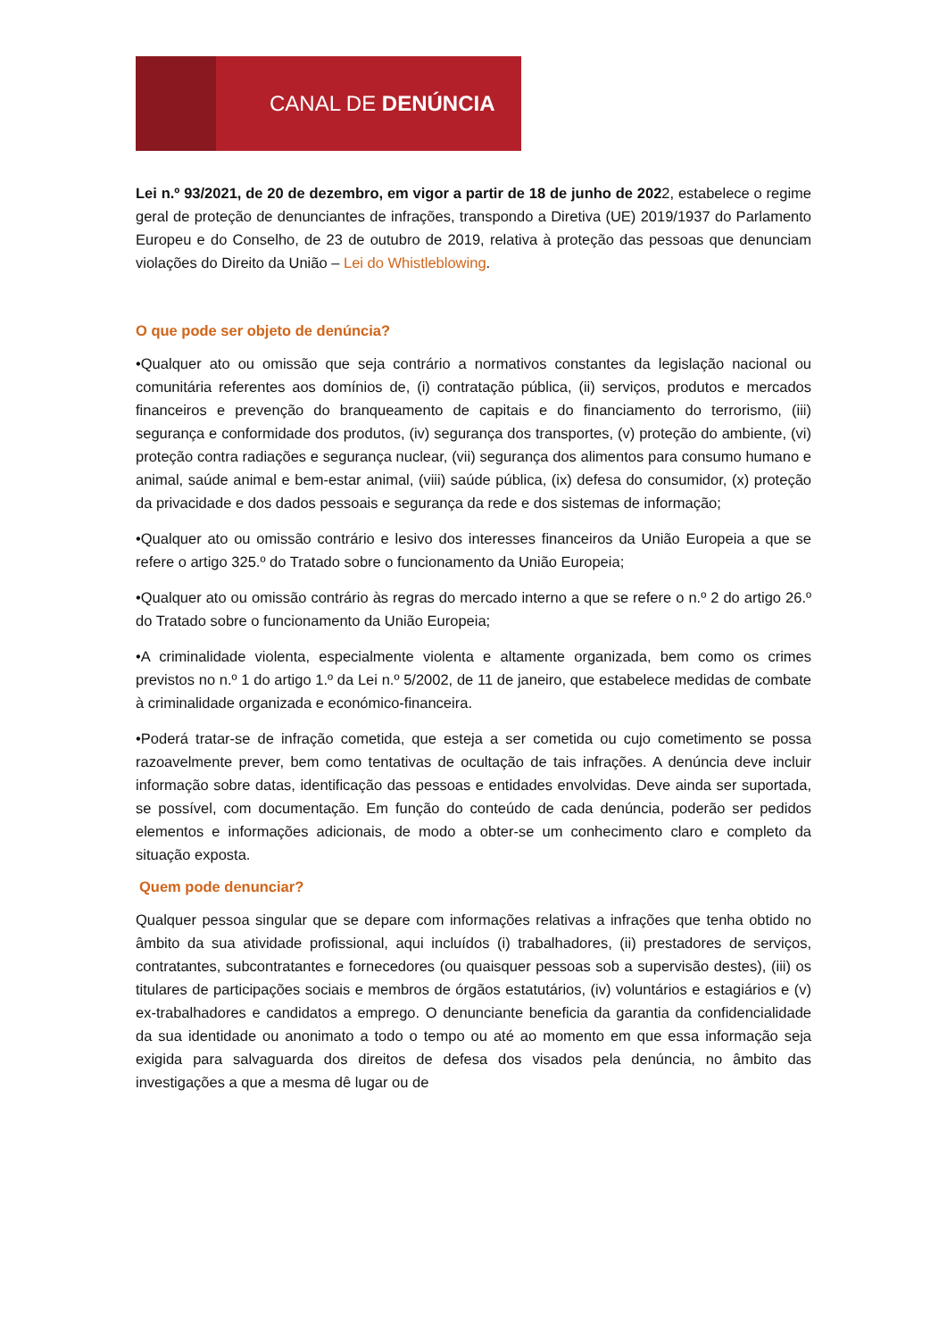CANAL DE DENÚNCIA
Lei n.º 93/2021, de 20 de dezembro, em vigor a partir de 18 de junho de 2022, estabelece o regime geral de proteção de denunciantes de infrações, transpondo a Diretiva (UE) 2019/1937 do Parlamento Europeu e do Conselho, de 23 de outubro de 2019, relativa à proteção das pessoas que denunciam violações do Direito da União – Lei do Whistleblowing.
O que pode ser objeto de denúncia?
•Qualquer ato ou omissão que seja contrário a normativos constantes da legislação nacional ou comunitária referentes aos domínios de, (i) contratação pública, (ii) serviços, produtos e mercados financeiros e prevenção do branqueamento de capitais e do financiamento do terrorismo, (iii) segurança e conformidade dos produtos, (iv) segurança dos transportes, (v) proteção do ambiente, (vi) proteção contra radiações e segurança nuclear, (vii) segurança dos alimentos para consumo humano e animal, saúde animal e bem-estar animal, (viii) saúde pública, (ix) defesa do consumidor, (x) proteção da privacidade e dos dados pessoais e segurança da rede e dos sistemas de informação;
•Qualquer ato ou omissão contrário e lesivo dos interesses financeiros da União Europeia a que se refere o artigo 325.º do Tratado sobre o funcionamento da União Europeia;
•Qualquer ato ou omissão contrário às regras do mercado interno a que se refere o n.º 2 do artigo 26.º do Tratado sobre o funcionamento da União Europeia;
•A criminalidade violenta, especialmente violenta e altamente organizada, bem como os crimes previstos no n.º 1 do artigo 1.º da Lei n.º 5/2002, de 11 de janeiro, que estabelece medidas de combate à criminalidade organizada e económico-financeira.
•Poderá tratar-se de infração cometida, que esteja a ser cometida ou cujo cometimento se possa razoavelmente prever, bem como tentativas de ocultação de tais infrações. A denúncia deve incluir informação sobre datas, identificação das pessoas e entidades envolvidas. Deve ainda ser suportada, se possível, com documentação. Em função do conteúdo de cada denúncia, poderão ser pedidos elementos e informações adicionais, de modo a obter-se um conhecimento claro e completo da situação exposta.
Quem pode denunciar?
Qualquer pessoa singular que se depare com informações relativas a infrações que tenha obtido no âmbito da sua atividade profissional, aqui incluídos (i) trabalhadores, (ii) prestadores de serviços, contratantes, subcontratantes e fornecedores (ou quaisquer pessoas sob a supervisão destes), (iii) os titulares de participações sociais e membros de órgãos estatutários, (iv) voluntários e estagiários e (v) ex-trabalhadores e candidatos a emprego. O denunciante beneficia da garantia da confidencialidade da sua identidade ou anonimato a todo o tempo ou até ao momento em que essa informação seja exigida para salvaguarda dos direitos de defesa dos visados pela denúncia, no âmbito das investigações a que a mesma dê lugar ou de